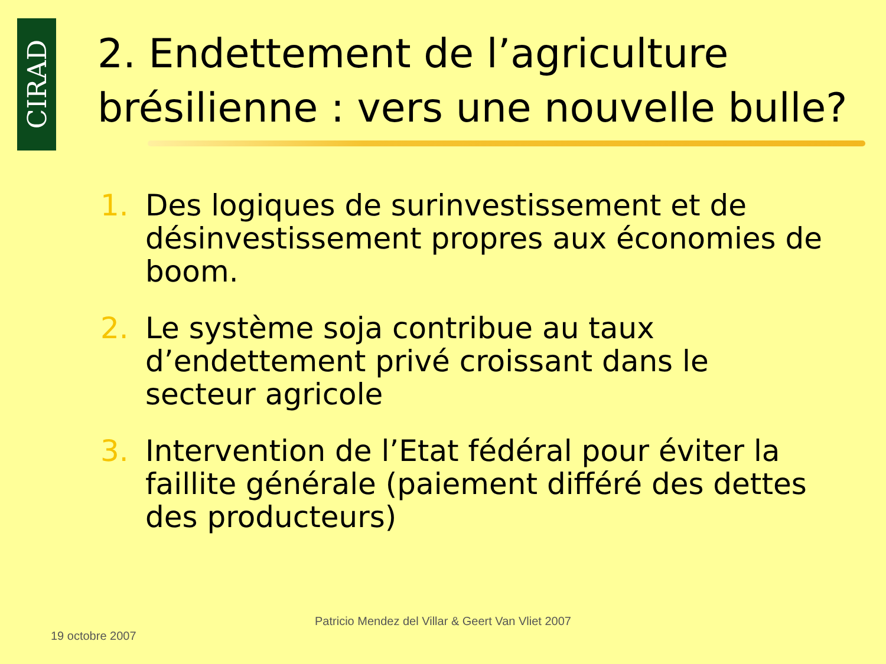CIRAD
2. Endettement de l’agriculture
brésilienne : vers une nouvelle bulle?
1. Des logiques de surinvestissement et de désinvestissement propres aux économies de boom.
2. Le système soja contribue au taux d’endettement privé croissant dans le secteur agricole
3. Intervention de l’Etat fédéral pour éviter la faillite générale (paiement différé des dettes des producteurs)
19 octobre 2007
Patricio Mendez del Villar & Geert Van Vliet 2007